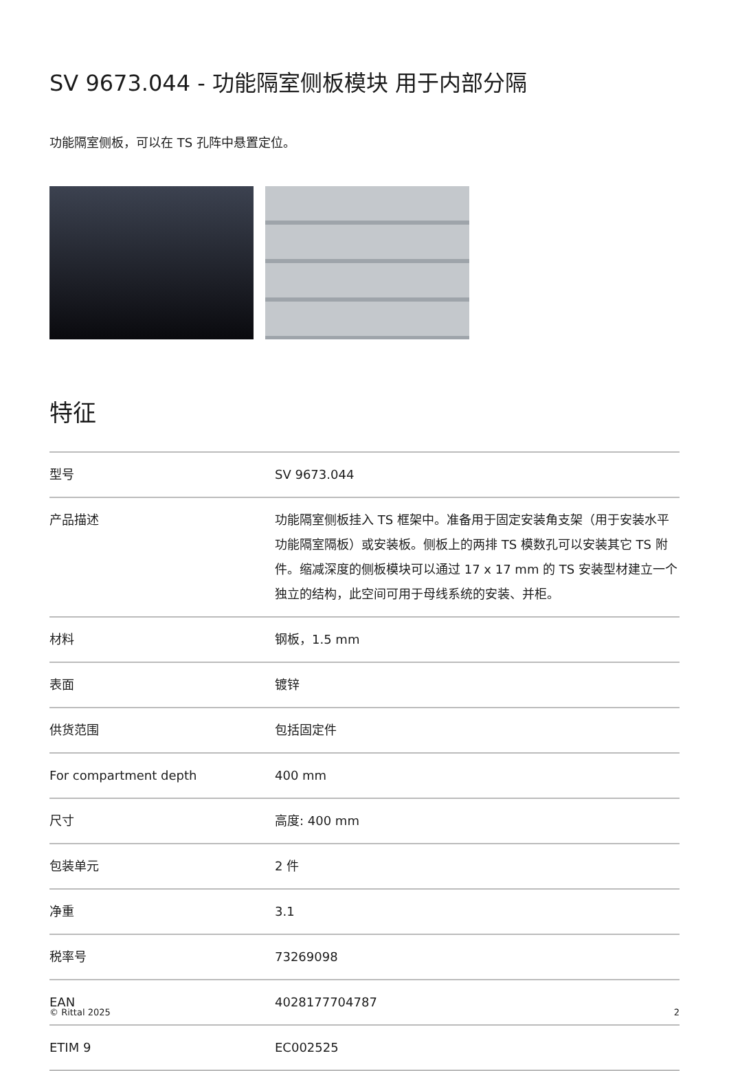SV 9673.044 - 功能隔室侧板模块 用于内部分隔
功能隔室侧板，可以在 TS 孔阵中悬置定位。
特征
| 型号 | SV 9673.044 |
| 产品描述 | 功能隔室侧板挂入 TS 框架中。准备用于固定安装角支架（用于安装水平功能隔室隔板）或安装板。侧板上的两排 TS 模数孔可以安装其它 TS 附件。缩减深度的侧板模块可以通过 17 x 17 mm 的 TS 安装型材建立一个独立的结构，此空间可用于母线系统的安装、并柜。 |
| 材料 | 钢板，1.5 mm |
| 表面 | 镀锌 |
| 供货范围 | 包括固定件 |
| For compartment depth | 400 mm |
| 尺寸 | 高度: 400 mm |
| 包装单元 | 2 件 |
| 净重 | 3.1 |
| 税率号 | 73269098 |
| EAN | 4028177704787 |
| ETIM 9 | EC002525 |
© Rittal 2025 2